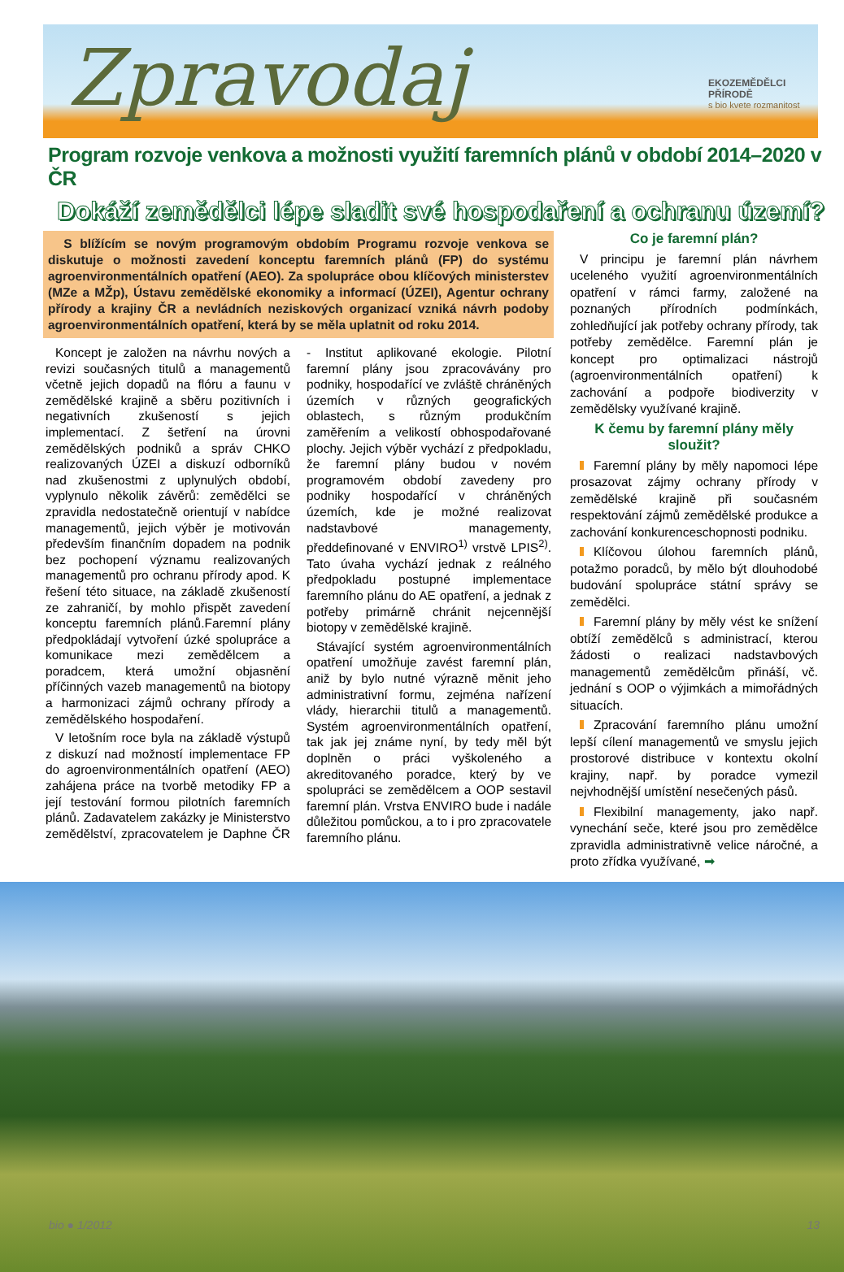Zpravodaj
EKOZEMĚDĚLCI PŘÍRODĚ
s bio kvete rozmanitost
Program rozvoje venkova a možnosti využití faremních plánů v období 2014–2020 v ČR
Dokáží zemědělci lépe sladit své hospodaření a ochranu území?
S blížícím se novým programovým obdobím Programu rozvoje venkova se diskutuje o možnosti zavedení konceptu faremních plánů (FP) do systému agroenvironmentálních opatření (AEO). Za spolupráce obou klíčových ministerstev (MZe a MŽp), Ústavu zemědělské ekonomiky a informací (ÚZEI), Agentur ochrany přírody a krajiny ČR a nevládních neziskových organizací vzniká návrh podoby agroenvironmentálních opatření, která by se měla uplatnit od roku 2014.
Koncept je založen na návrhu nových a revizi současných titulů a managementů včetně jejich dopadů na flóru a faunu v zemědělské krajině a sběru pozitivních i negativních zkušeností s jejich implementací. Z šetření na úrovni zemědělských podniků a správ CHKO realizovaných ÚZEI a diskuzí odborníků nad zkušenostmi z uplynulých období, vyplynulo několik závěrů: zemědělci se zpravidla nedostatečně orientují v nabídce managementů, jejich výběr je motivován především finančním dopadem na podnik bez pochopení významu realizovaných managementů pro ochranu přírody apod. K řešení této situace, na základě zkušeností ze zahraničí, by mohlo přispět zavedení konceptu faremních plánů.Faremní plány předpokládají vytvoření úzké spolupráce a komunikace mezi zemědělcem a poradcem, která umožní objasnění příčinných vazeb managementů na biotopy a harmonizaci zájmů ochrany přírody a zemědělského hospodaření.
V letošním roce byla na základě výstupů z diskuzí nad možností implementace FP do agroenvironmentálních opatření (AEO) zahájena práce na tvorbě metodiky FP a její testování formou pilotních faremních plánů. Zadavatelem zakázky je Ministerstvo zemědělství, zpracovatelem je Daphne ČR - Institut aplikované ekologie. Pilotní faremní plány jsou zpracovávány pro podniky, hospodařící ve zvláště chráněných územích v různých geografických oblastech, s různým produkčním zaměřením a velikostí obhospodařované plochy. Jejich výběr vychází z předpokladu, že faremní plány budou v novém programovém období zavedeny pro podniky hospodařící v chráněných územích, kde je možné realizovat nadstavbové managementy, předdefinované v ENVIRO<sup>1)</sup> vrstvě LPIS<sup>2)</sup>. Tato úvaha vychází jednak z reálného předpokladu postupné implementace faremního plánu do AE opatření, a jednak z potřeby primárně chránit nejcennější biotopy v zemědělské krajině.
Stávající systém agroenvironmentálních opatření umožňuje zavést faremní plán, aniž by bylo nutné výrazně měnit jeho administrativní formu, zejména nařízení vlády, hierarchii titulů a managementů. Systém agroenvironmentálních opatření, tak jak jej známe nyní, by tedy měl být doplněn o práci vyškoleného a akreditovaného poradce, který by ve spolupráci se zemědělcem a OOP sestavil faremní plán. Vrstva ENVIRO bude i nadále důležitou pomůckou, a to i pro zpracovatele faremního plánu.
Co je faremní plán?
V principu je faremní plán návrhem uceleného využití agroenvironmentálních opatření v rámci farmy, založené na poznaných přírodních podmínkách, zohledňující jak potřeby ochrany přírody, tak potřeby zemědělce. Faremní plán je koncept pro optimalizaci nástrojů (agroenvironmentálních opatření) k zachování a podpoře biodiverzity v zemědělsky využívané krajině.
K čemu by faremní plány měly sloužit?
Faremní plány by měly napomoci lépe prosazovat zájmy ochrany přírody v zemědělské krajině při současném respektování zájmů zemědělské produkce a zachování konkurenceschopnosti podniku.
Klíčovou úlohou faremních plánů, potažmo poradců, by mělo být dlouhodobé budování spolupráce státní správy se zemědělci.
Faremní plány by měly vést ke snížení obtíží zemědělců s administrací, kterou žádosti o realizaci nadstavbových managementů zemědělcům přináší, vč. jednání s OOP o výjimkách a mimořádných situacích.
Zpracování faremního plánu umožní lepší cílení managementů ve smyslu jejich prostorové distribuce v kontextu okolní krajiny, např. by poradce vymezil nejvhodnější umístění nesečených pásů.
Flexibilní managementy, jako např. vynechání seče, které jsou pro zemědělce zpravidla administrativně velice náročné, a proto zřídka využívané, ➡
bio ● 1/2012 13